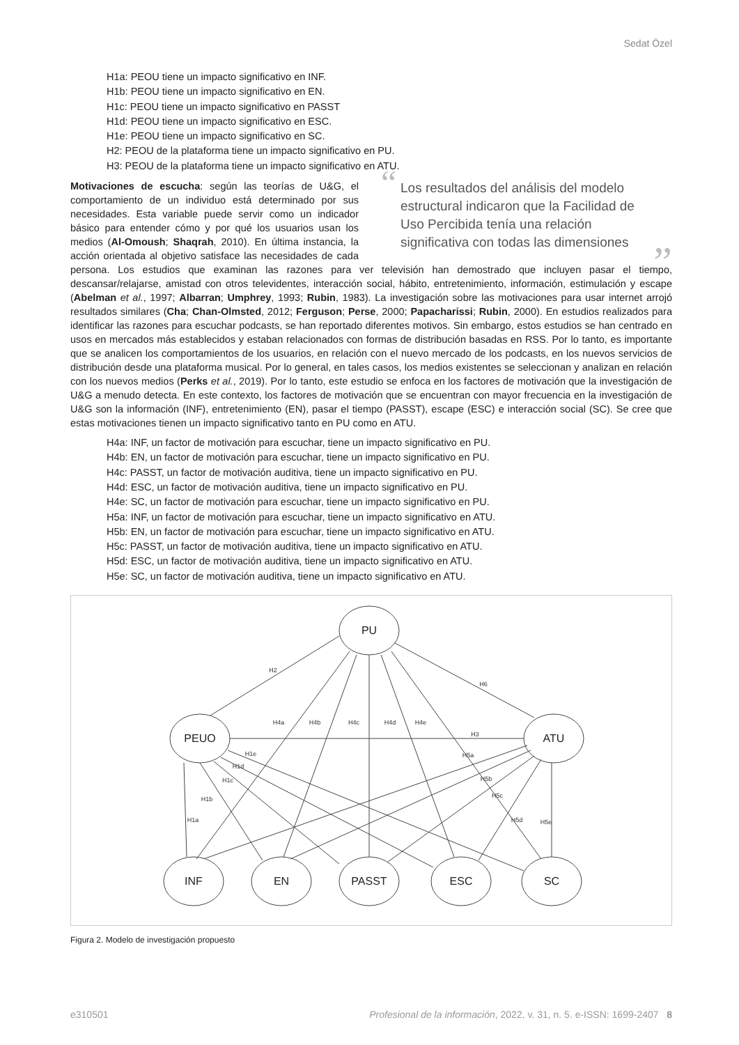Sedat Özel
H1a: PEOU tiene un impacto significativo en INF.
H1b: PEOU tiene un impacto significativo en EN.
H1c: PEOU tiene un impacto significativo en PASST
H1d: PEOU tiene un impacto significativo en ESC.
H1e: PEOU tiene un impacto significativo en SC.
H2: PEOU de la plataforma tiene un impacto significativo en PU.
H3: PEOU de la plataforma tiene un impacto significativo en ATU.
“Los resultados del análisis del modelo estructural indicaron que la Facilidad de Uso Percibida tenía una relación significativa con todas las dimensiones”
Motivaciones de escucha: según las teorías de U&G, el comportamiento de un individuo está determinado por sus necesidades. Esta variable puede servir como un indicador básico para entender cómo y por qué los usuarios usan los medios (Al-Omoush; Shaqrah, 2010). En última instancia, la acción orientada al objetivo satisface las necesidades de cada persona. Los estudios que examinan las razones para ver televisión han demostrado que incluyen pasar el tiempo, descansar/relajarse, amistad con otros televidentes, interacción social, hábito, entretenimiento, información, estimulación y escape (Abelman et al., 1997; Albarran; Umphrey, 1993; Rubin, 1983). La investigación sobre las motivaciones para usar internet arrojó resultados similares (Cha; Chan-Olmsted, 2012; Ferguson; Perse, 2000; Papacharissi; Rubin, 2000). En estudios realizados para identificar las razones para escuchar podcasts, se han reportado diferentes motivos. Sin embargo, estos estudios se han centrado en usos en mercados más establecidos y estaban relacionados con formas de distribución basadas en RSS. Por lo tanto, es importante que se analicen los comportamientos de los usuarios, en relación con el nuevo mercado de los podcasts, en los nuevos servicios de distribución desde una plataforma musical. Por lo general, en tales casos, los medios existentes se seleccionan y analizan en relación con los nuevos medios (Perks et al., 2019). Por lo tanto, este estudio se enfoca en los factores de motivación que la investigación de U&G a menudo detecta. En este contexto, los factores de motivación que se encuentran con mayor frecuencia en la investigación de U&G son la información (INF), entretenimiento (EN), pasar el tiempo (PASST), escape (ESC) e interacción social (SC). Se cree que estas motivaciones tienen un impacto significativo tanto en PU como en ATU.
H4a: INF, un factor de motivación para escuchar, tiene un impacto significativo en PU.
H4b: EN, un factor de motivación para escuchar, tiene un impacto significativo en PU.
H4c: PASST, un factor de motivación auditiva, tiene un impacto significativo en PU.
H4d: ESC, un factor de motivación auditiva, tiene un impacto significativo en PU.
H4e: SC, un factor de motivación para escuchar, tiene un impacto significativo en PU.
H5a: INF, un factor de motivación para escuchar, tiene un impacto significativo en ATU.
H5b: EN, un factor de motivación para escuchar, tiene un impacto significativo en ATU.
H5c: PASST, un factor de motivación auditiva, tiene un impacto significativo en ATU.
H5d: ESC, un factor de motivación auditiva, tiene un impacto significativo en ATU.
H5e: SC, un factor de motivación auditiva, tiene un impacto significativo en ATU.
PU
PEUO
ATU
INF
EN
PASST
ESC
SC
H2
H6
H4a
H4b
H4c
H4d
H4e
H3
H1e
H1d
H1c
H1b
H1a
H5a
H5b
H5c
H5d
H5e
Figura 2. Modelo de investigación propuesto
e310501 Profesional de la información, 2022, v. 31, n. 5. e-ISSN: 1699-2407 8